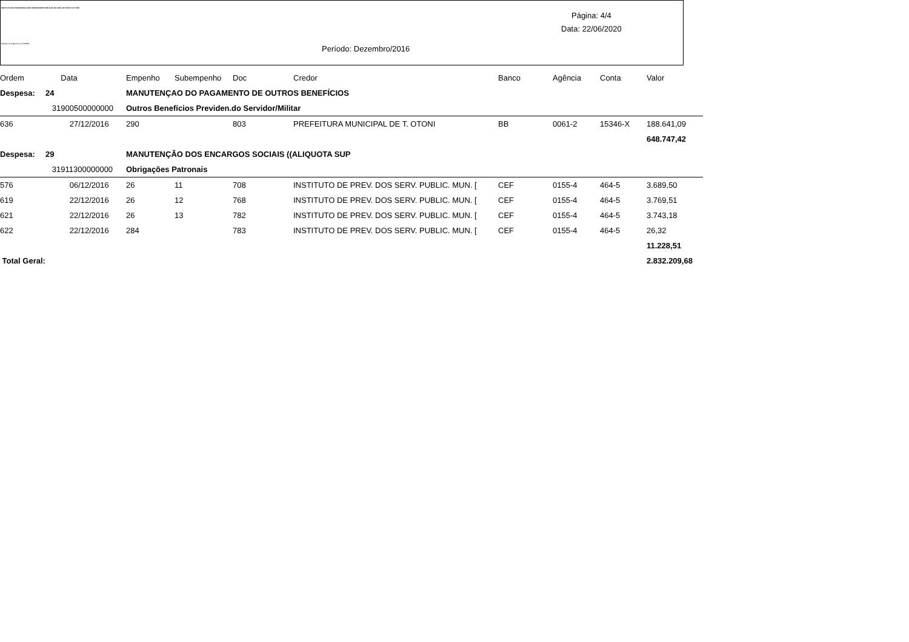INSTITUTO DE PREVIDENCIA DOS SERVIDORES PUBLICOS DO MUN. DE TEÓFILO OTONI
Relação de Pagamentos IUSPREV
Página: 4/4
Data: 22/06/2020
Período: Dezembro/2016
| Ordem | Data | Empenho | Subempenho | Doc | Credor | Banco | Agência | Conta | Valor |
| --- | --- | --- | --- | --- | --- | --- | --- | --- | --- |
| Despesa: | 24 | MANUTENÇAO DO PAGAMENTO DE OUTROS BENEFÍCIOS | | | | | | | |
| | 31900500000000 | Outros Benefícios Previden.do Servidor/Militar | | | | | | | |
| 636 | 27/12/2016 | 290 | | 803 | PREFEITURA MUNICIPAL DE T. OTONI | BB | 0061-2 | 15346-X | 188.641,09 |
| | | | | | | | | | 648.747,42 |
| Despesa: | 29 | MANUTENÇÃO DOS ENCARGOS SOCIAIS ((ALIQUOTA SUP | | | | | | | |
| | 31911300000000 | Obrigações Patronais | | | | | | | |
| 576 | 06/12/2016 | 26 | 11 | 708 | INSTITUTO DE PREV. DOS SERV. PUBLIC. MUN. [ | CEF | 0155-4 | 464-5 | 3.689,50 |
| 619 | 22/12/2016 | 26 | 12 | 768 | INSTITUTO DE PREV. DOS SERV. PUBLIC. MUN. [ | CEF | 0155-4 | 464-5 | 3.769,51 |
| 621 | 22/12/2016 | 26 | 13 | 782 | INSTITUTO DE PREV. DOS SERV. PUBLIC. MUN. [ | CEF | 0155-4 | 464-5 | 3.743,18 |
| 622 | 22/12/2016 | 284 | | 783 | INSTITUTO DE PREV. DOS SERV. PUBLIC. MUN. [ | CEF | 0155-4 | 464-5 | 26,32 |
| | | | | | | | | | 11.228,51 |
| Total Geral: | | | | | | | | | 2.832.209,68 |